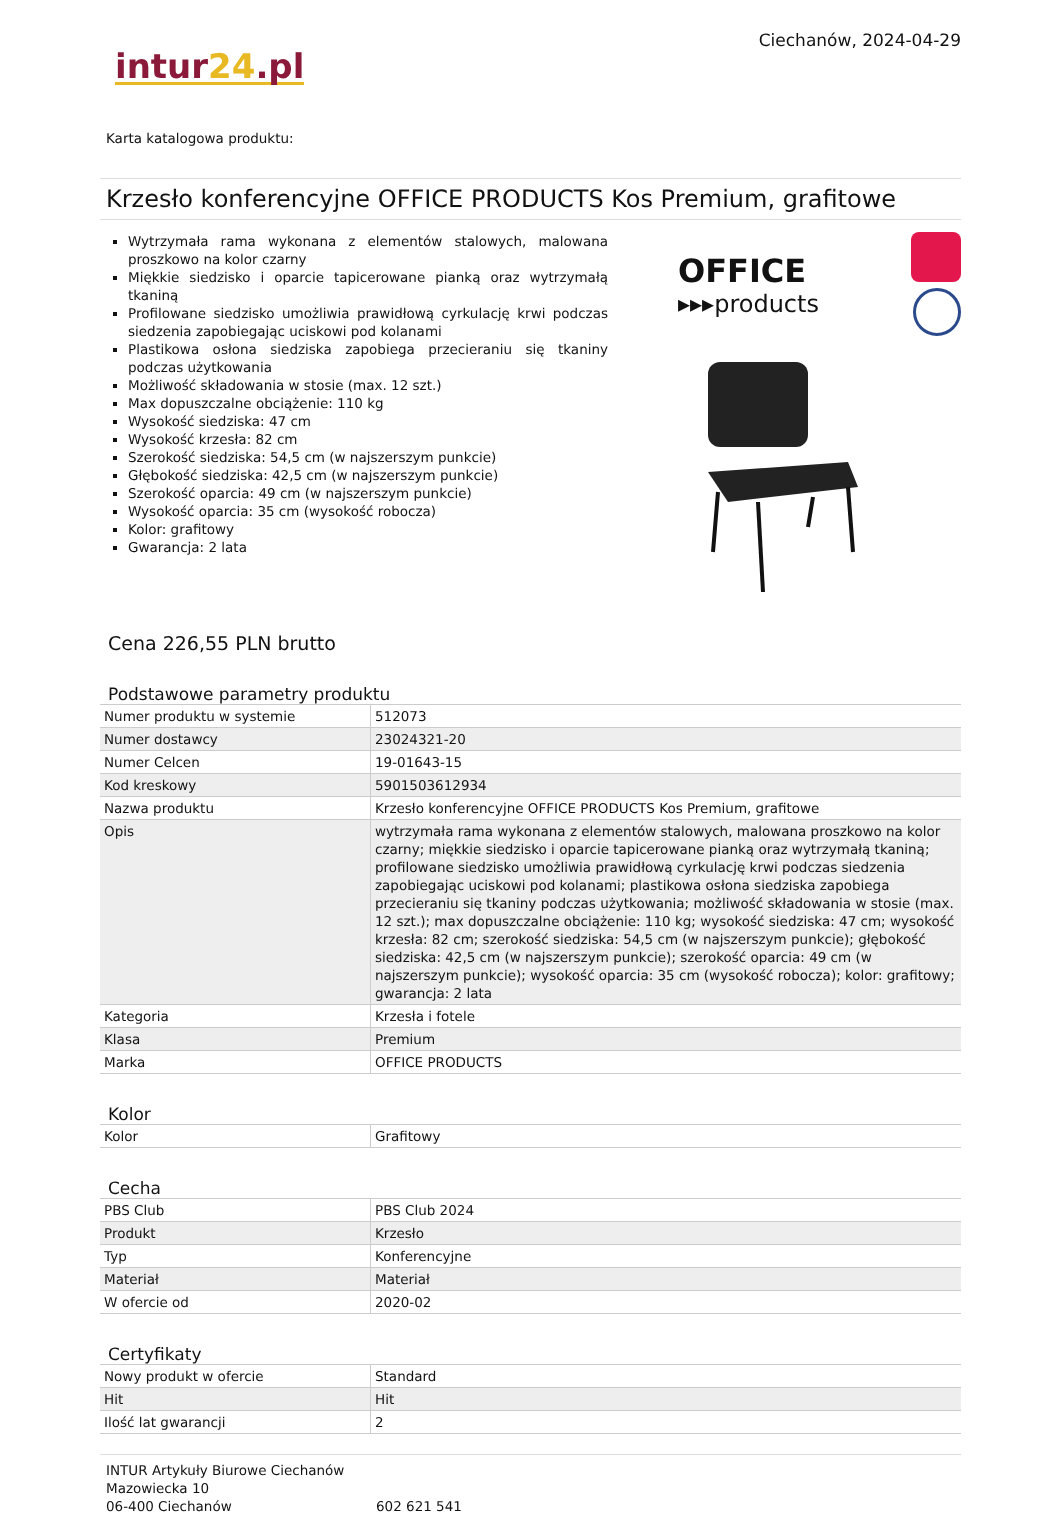Ciechanów, 2024-04-29
intur24.pl
Karta katalogowa produktu:
Krzesło konferencyjne OFFICE PRODUCTS Kos Premium, grafitowe
Wytrzymała rama wykonana z elementów stalowych, malowana proszkowo na kolor czarny
Miękkie siedzisko i oparcie tapicerowane pianką oraz wytrzymałą tkaniną
Profilowane siedzisko umożliwia prawidłową cyrkulację krwi podczas siedzenia zapobiegając uciskowi pod kolanami
Plastikowa osłona siedziska zapobiega przecieraniu się tkaniny podczas użytkowania
Możliwość składowania w stosie (max. 12 szt.)
Max dopuszczalne obciążenie: 110 kg
Wysokość siedziska: 47 cm
Wysokość krzesła: 82 cm
Szerokość siedziska: 54,5 cm (w najszerszym punkcie)
Głębokość siedziska: 42,5 cm (w najszerszym punkcie)
Szerokość oparcia: 49 cm (w najszerszym punkcie)
Wysokość oparcia: 35 cm (wysokość robocza)
Kolor: grafitowy
Gwarancja: 2 lata
OFFICE
▸▸▸products
Cena 226,55 PLN brutto
Podstawowe parametry produktu
| Numer produktu w systemie | 512073 |
| Numer dostawcy | 23024321-20 |
| Numer Celcen | 19-01643-15 |
| Kod kreskowy | 5901503612934 |
| Nazwa produktu | Krzesło konferencyjne OFFICE PRODUCTS Kos Premium, grafitowe |
| Opis | wytrzymała rama wykonana z elementów stalowych, malowana proszkowo na kolor czarny; miękkie siedzisko i oparcie tapicerowane pianką oraz wytrzymałą tkaniną; profilowane siedzisko umożliwia prawidłową cyrkulację krwi podczas siedzenia zapobiegając uciskowi pod kolanami; plastikowa osłona siedziska zapobiega przecieraniu się tkaniny podczas użytkowania; możliwość składowania w stosie (max. 12 szt.); max dopuszczalne obciążenie: 110 kg; wysokość siedziska: 47 cm; wysokość krzesła: 82 cm; szerokość siedziska: 54,5 cm (w najszerszym punkcie); głębokość siedziska: 42,5 cm (w najszerszym punkcie); szerokość oparcia: 49 cm (w najszerszym punkcie); wysokość oparcia: 35 cm (wysokość robocza); kolor: grafitowy; gwarancja: 2 lata |
| Kategoria | Krzesła i fotele |
| Klasa | Premium |
| Marka | OFFICE PRODUCTS |
Kolor
| Kolor | Grafitowy |
Cecha
| PBS Club | PBS Club 2024 |
| Produkt | Krzesło |
| Typ | Konferencyjne |
| Materiał | Materiał |
| W ofercie od | 2020-02 |
Certyfikaty
| Nowy produkt w ofercie | Standard |
| Hit | Hit |
| Ilość lat gwarancji | 2 |
INTUR Artykuły Biurowe Ciechanów
Mazowiecka 10
06-400 Ciechanów
602 621 541